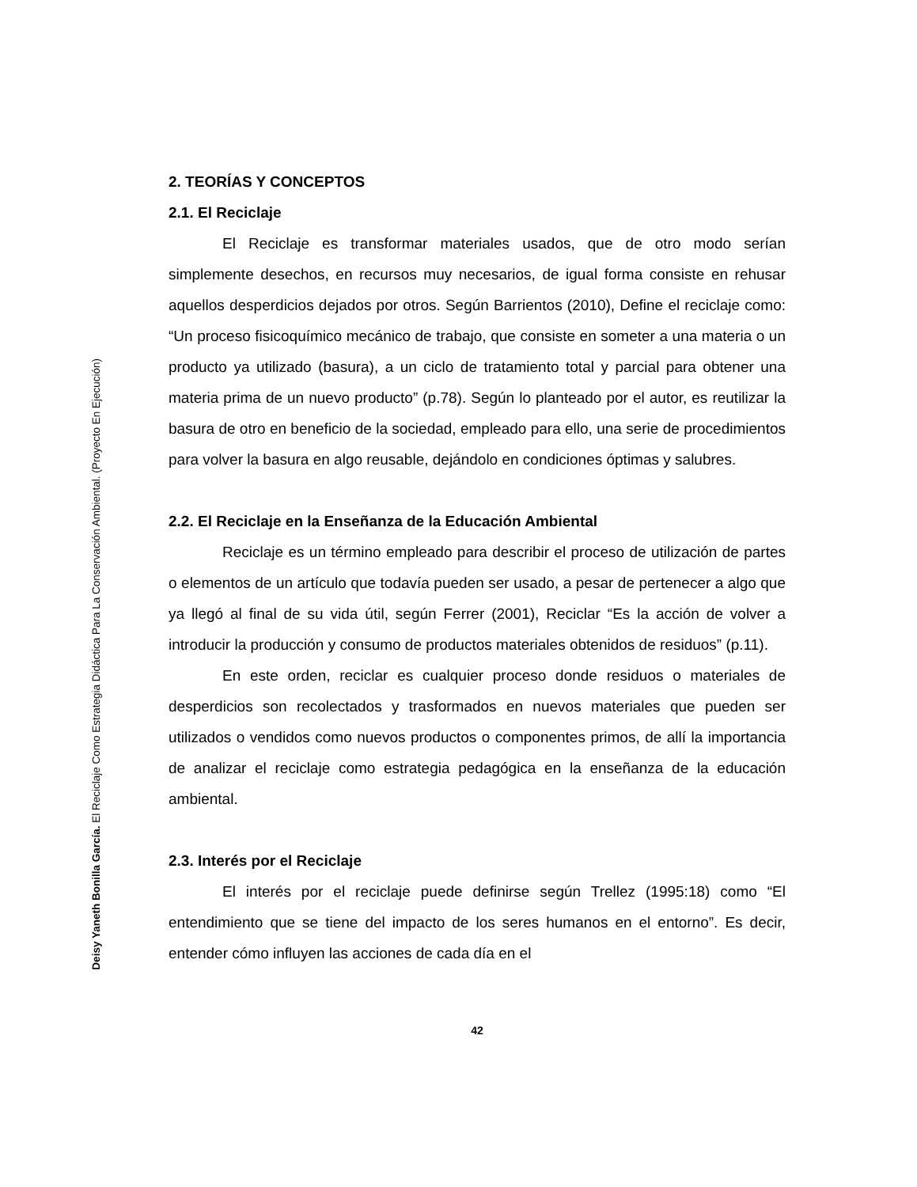Deisy Yaneth Bonilla García. El Reciclaje Como Estrategia Didáctica Para La Conservación Ambiental. (Proyecto En Ejecución)
2. TEORÍAS Y CONCEPTOS
2.1. El Reciclaje
El Reciclaje es transformar materiales usados, que de otro modo serían simplemente desechos, en recursos muy necesarios, de igual forma consiste en rehusar aquellos desperdicios dejados por otros. Según Barrientos (2010), Define el reciclaje como: “Un proceso fisicoquímico mecánico de trabajo, que consiste en someter a una materia o un producto ya utilizado (basura), a un ciclo de tratamiento total y parcial para obtener una materia prima de un nuevo producto” (p.78). Según lo planteado por el autor, es reutilizar la basura de otro en beneficio de la sociedad, empleado para ello, una serie de procedimientos para volver la basura en algo reusable, dejándolo en condiciones óptimas y salubres.
2.2. El Reciclaje en la Enseñanza de la Educación Ambiental
Reciclaje es un término empleado para describir el proceso de utilización de partes o elementos de un artículo que todavía pueden ser usado, a pesar de pertenecer a algo que ya llegó al final de su vida útil, según Ferrer (2001), Reciclar “Es la acción de volver a introducir la producción y consumo de productos materiales obtenidos de residuos” (p.11).
En este orden, reciclar es cualquier proceso donde residuos o materiales de desperdicios son recolectados y trasformados en nuevos materiales que pueden ser utilizados o vendidos como nuevos productos o componentes primos, de allí la importancia de analizar el reciclaje como estrategia pedagógica en la enseñanza de la educación ambiental.
2.3. Interés por el Reciclaje
El interés por el reciclaje puede definirse según Trellez (1995:18) como “El entendimiento que se tiene del impacto de los seres humanos en el entorno”. Es decir, entender cómo influyen las acciones de cada día en el
42